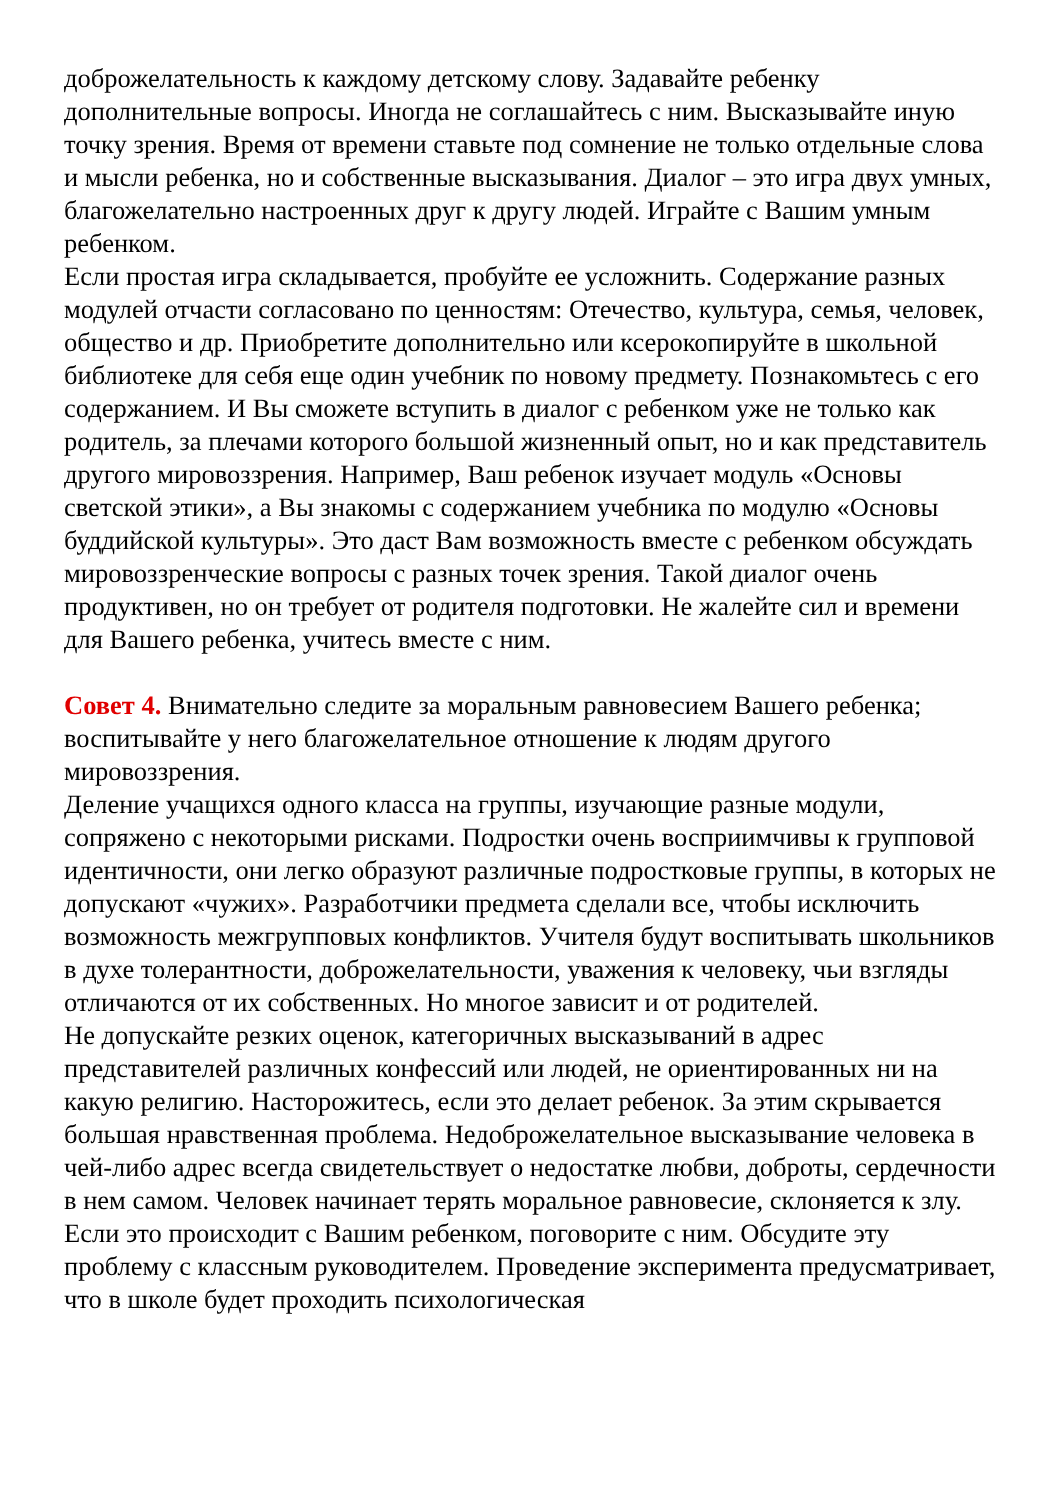доброжелательность к каждому детскому слову. Задавайте ребенку дополнительные вопросы. Иногда не соглашайтесь с ним. Высказывайте иную точку зрения. Время от времени ставьте под сомнение не только отдельные слова и мысли ребенка, но и собственные высказывания. Диалог – это игра двух умных, благожелательно настроенных друг к другу людей. Играйте с Вашим умным ребенком.
Если простая игра складывается, пробуйте ее усложнить. Содержание разных модулей отчасти согласовано по ценностям: Отечество, культура, семья, человек, общество и др. Приобретите дополнительно или ксерокопируйте в школьной библиотеке для себя еще один учебник по новому предмету. Познакомьтесь с его содержанием. И Вы сможете вступить в диалог с ребенком уже не только как родитель, за плечами которого большой жизненный опыт, но и как представитель другого мировоззрения. Например, Ваш ребенок изучает модуль «Основы светской этики», а Вы знакомы с содержанием учебника по модулю «Основы буддийской культуры». Это даст Вам возможность вместе с ребенком обсуждать мировоззренческие вопросы с разных точек зрения. Такой диалог очень продуктивен, но он требует от родителя подготовки. Не жалейте сил и времени для Вашего ребенка, учитесь вместе с ним.
Совет 4. Внимательно следите за моральным равновесием Вашего ребенка; воспитывайте у него благожелательное отношение к людям другого мировоззрения.
Деление учащихся одного класса на группы, изучающие разные модули, сопряжено с некоторыми рисками. Подростки очень восприимчивы к групповой идентичности, они легко образуют различные подростковые группы, в которых не допускают «чужих». Разработчики предмета сделали все, чтобы исключить возможность межгрупповых конфликтов. Учителя будут воспитывать школьников в духе толерантности, доброжелательности, уважения к человеку, чьи взгляды отличаются от их собственных. Но многое зависит и от родителей.
Не допускайте резких оценок, категоричных высказываний в адрес представителей различных конфессий или людей, не ориентированных ни на какую религию. Насторожитесь, если это делает ребенок. За этим скрывается большая нравственная проблема. Недоброжелательное высказывание человека в чей-либо адрес всегда свидетельствует о недостатке любви, доброты, сердечности в нем самом. Человек начинает терять моральное равновесие, склоняется к злу.
Если это происходит с Вашим ребенком, поговорите с ним. Обсудите эту проблему с классным руководителем. Проведение эксперимента предусматривает, что в школе будет проходить психологическая